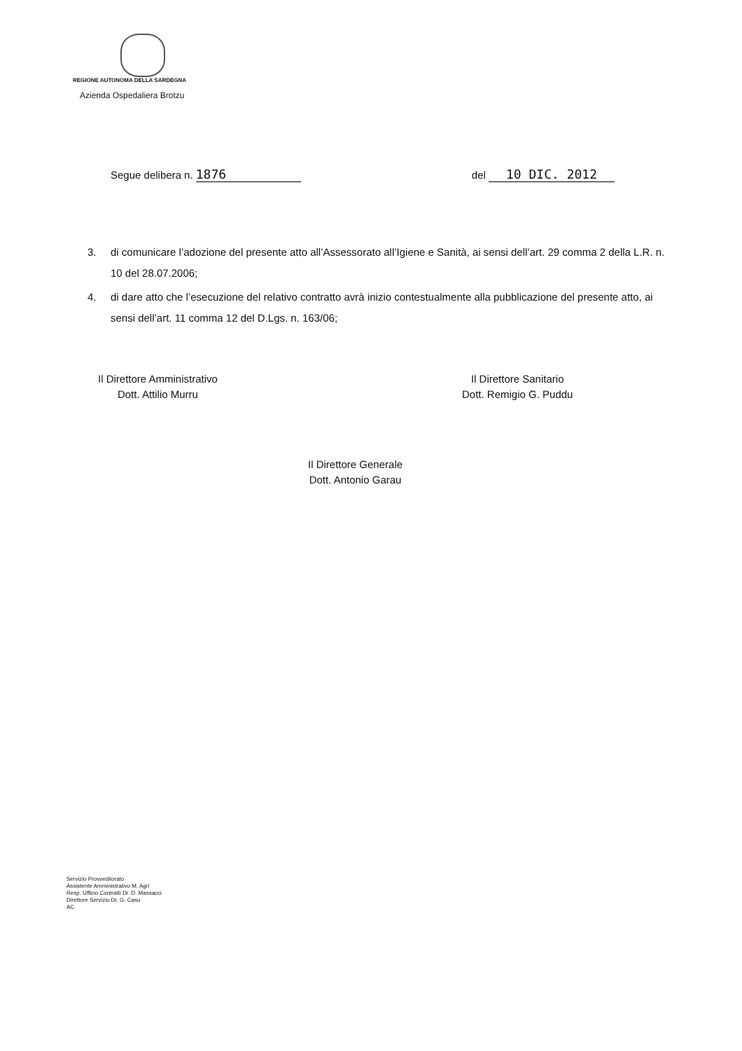REGIONE AUTONOMA DELLA SARDEGNA
Azienda Ospedaliera Brotzu
Segue delibera n. 1876
del 10 DIC. 2012
3. di comunicare l’adozione del presente atto all’Assessorato all’Igiene e Sanità, ai sensi dell’art. 29 comma 2 della L.R. n. 10 del 28.07.2006;
4. di dare atto che l’esecuzione del relativo contratto avrà inizio contestualmente alla pubblicazione del presente atto, ai sensi dell’art. 11 comma 12 del D.Lgs. n. 163/06;
Il Direttore Amministrativo
Dott. Attilio Murru
Il Direttore Sanitario
Dott. Remigio G. Puddu
Il Direttore Generale
Dott. Antonio Garau
Servizio Provveditorato
Assistente Amministrativo M. Agri
Resp. Ufficio Contratti Dr. D. Massacci
Direttore Servizio Dr. G. Casu
AC